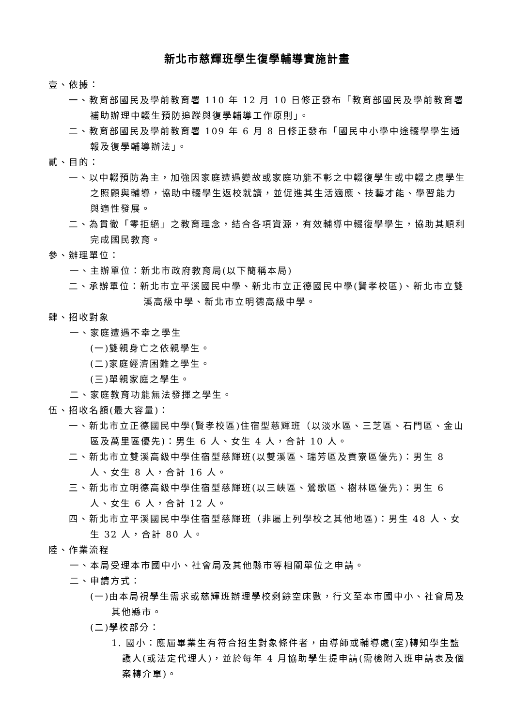新北市慈輝班學生復學輔導實施計畫
壹、依據：
一、教育部國民及學前教育署 110 年 12 月 10 日修正發布「教育部國民及學前教育署補助辦理中輟生預防追蹤與復學輔導工作原則」。
二、教育部國民及學前教育署 109 年 6 月 8 日修正發布「國民中小學中途輟學學生通報及復學輔導辦法」。
貳、目的：
一、以中輟預防為主，加強因家庭遭遇變故或家庭功能不彰之中輟復學生或中輟之虞學生之照顧與輔導，協助中輟學生返校就讀，並促進其生活適應、技藝才能、學習能力與適性發展。
二、為貫徹「零拒絕」之教育理念，結合各項資源，有效輔導中輟復學學生，協助其順利完成國民教育。
參、辦理單位：
一、主辦單位：新北市政府教育局(以下簡稱本局)
二、承辦單位：新北市立平溪國民中學、新北市立正德國民中學(賢孝校區)、新北市立雙溪高級中學、新北市立明德高級中學。
肆、招收對象
一、家庭遭遇不幸之學生
(一)雙親身亡之依親學生。
(二)家庭經濟困難之學生。
(三)單親家庭之學生。
二、家庭教育功能無法發揮之學生。
伍、招收名額(最大容量)：
一、新北市立正德國民中學(賢孝校區)住宿型慈輝班（以淡水區、三芝區、石門區、金山區及萬里區優先)：男生 6 人、女生 4 人，合計 10 人。
二、新北市立雙溪高級中學住宿型慈輝班(以雙溪區、瑞芳區及貢寮區優先)：男生 8 人、女生 8 人，合計 16 人。
三、新北市立明德高級中學住宿型慈輝班(以三峽區、鶯歌區、樹林區優先)：男生 6 人、女生 6 人，合計 12 人。
四、新北市立平溪國民中學住宿型慈輝班（非屬上列學校之其他地區)：男生 48 人、女生 32 人，合計 80 人。
陸、作業流程
一、本局受理本市國中小、社會局及其他縣市等相關單位之申請。
二、申請方式：
(一)由本局視學生需求或慈輝班辦理學校剩餘空床數，行文至本市國中小、社會局及其他縣市。
(二)學校部分：
1. 國小：應屆畢業生有符合招生對象條件者，由導師或輔導處(室)轉知學生監護人(或法定代理人)，並於每年 4 月協助學生提申請(需檢附入班申請表及個案轉介單)。